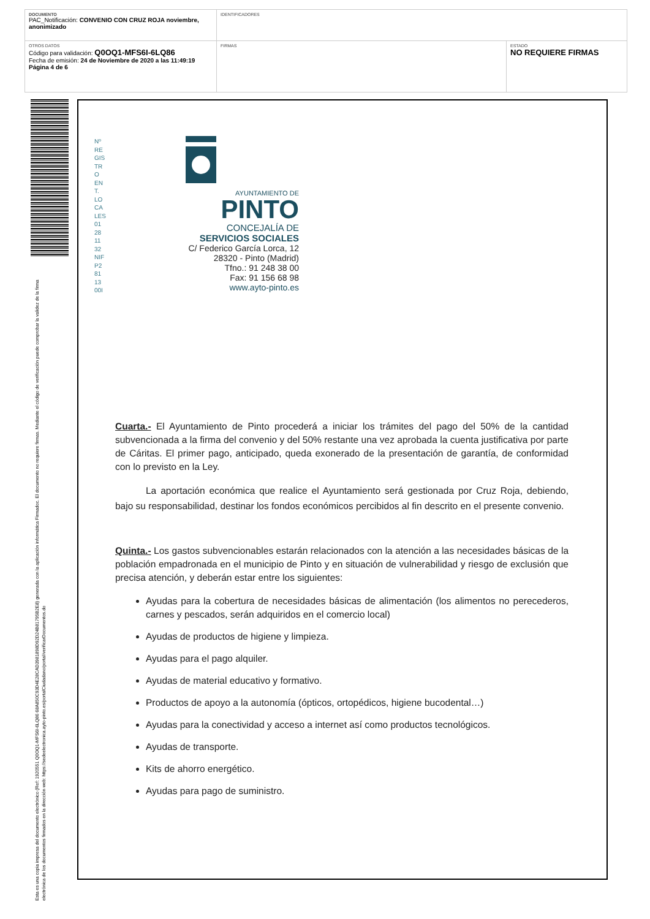| DOCUMENTO PAC_Notificación: CONVENIO CON CRUZ ROJA noviembre, anonimizado | IDENTIFICADORES | |
| OTROS DATOS Código para validación: Q0OQ1-MFS6I-6LQ86 Fecha de emisión: 24 de Noviembre de 2020 a las 11:49:19 Página 4 de 6 | FIRMAS | ESTADO NO REQUIERE FIRMAS |
Esta es una copia impresa del documento electrónico (Ref: 1920551 Q0OQ1-MFS6I-6LQ86 68A850C93D4E28CAD3981898D92D24B81795B2E8) generada con la aplicación informática Firmadoc. El documento no requiere firmas. Mediante el código de verificación puede comprobar la validez de la firma electrónica de los documentos firmados en la dirección web: https://sedeelectronica.ayto-pinto.es/portalCiudadano/portal/verificarDocumentos.do
Nº RE GIS TR O EN T. LO CA LES 01 28 11 32 NIF P2 81 13 00I
AYUNTAMIENTO DE
PINTO
CONCEJALÍA DE
SERVICIOS SOCIALES
C/ Federico García Lorca, 12
28320 - Pinto (Madrid)
Tfno.: 91 248 38 00
Fax: 91 156 68 98
www.ayto-pinto.es
Cuarta.- El Ayuntamiento de Pinto procederá a iniciar los trámites del pago del 50% de la cantidad subvencionada a la firma del convenio y del 50% restante una vez aprobada la cuenta justificativa por parte de Cáritas. El primer pago, anticipado, queda exonerado de la presentación de garantía, de conformidad con lo previsto en la Ley.
La aportación económica que realice el Ayuntamiento será gestionada por Cruz Roja, debiendo, bajo su responsabilidad, destinar los fondos económicos percibidos al fin descrito en el presente convenio.
Quinta.- Los gastos subvencionables estarán relacionados con la atención a las necesidades básicas de la población empadronada en el municipio de Pinto y en situación de vulnerabilidad y riesgo de exclusión que precisa atención, y deberán estar entre los siguientes:
Ayudas para la cobertura de necesidades básicas de alimentación (los alimentos no perecederos, carnes y pescados, serán adquiridos en el comercio local)
Ayudas de productos de higiene y limpieza.
Ayudas para el pago alquiler.
Ayudas de material educativo y formativo.
Productos de apoyo a la autonomía (ópticos, ortopédicos, higiene bucodental…)
Ayudas para la conectividad y acceso a internet así como productos tecnológicos.
Ayudas de transporte.
Kits de ahorro energético.
Ayudas para pago de suministro.